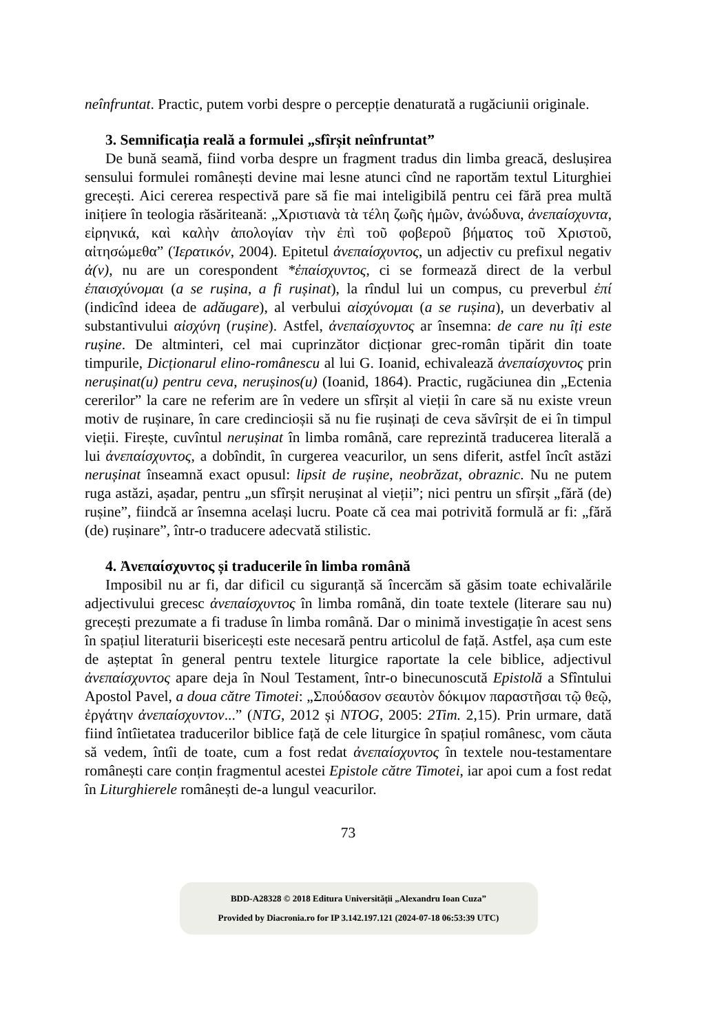neînfruntat. Practic, putem vorbi despre o percepție denaturată a rugăciunii originale.
3. Semnificația reală a formulei „sfîrșit neînfruntat”
De bună seamă, fiind vorba despre un fragment tradus din limba greacă, deslușirea sensului formulei românești devine mai lesne atunci cînd ne raportăm textul Liturghiei grecești. Aici cererea respectivă pare să fie mai inteligibilă pentru cei fără prea multă inițiere în teologia răsăriteană: „Χριστιανὰ τὰ τέλη ζωῆς ἡμῶν, ἀνώδυνα, ἀνεπαίσχυντα, εἰρηνικά, καὶ καλὴν ἀπολογίαν τὴν ἐπὶ τοῦ φοβεροῦ βήματος τοῦ Χριστοῦ, αἰτησώμεθα” (Ἱερατικόν, 2004). Epitetul ἀνεπαίσχυντος, un adjectiv cu prefixul negativ ἀ(ν), nu are un corespondent *ἐπαίσχυντος, ci se formează direct de la verbul ἐπαισχύνομαι (a se rușina, a fi rușinat), la rîndul lui un compus, cu preverbul ἐπί (indicînd ideea de adăugare), al verbului αἰσχύνομαι (a se rușina), un deverbativ al substantivului αἰσχύνη (rușine). Astfel, ἀνεπαίσχυντος ar însemna: de care nu îți este rușine. De altminteri, cel mai cuprinzător dicționar grec-român tipărit din toate timpurile, Dicționarul elino-românescu al lui G. Ioanid, echivalează ἀνεπαίσχυντος prin nerușinat(u) pentru ceva, nerușinos(u) (Ioanid, 1864). Practic, rugăciunea din „Ectenia cererilor” la care ne referim are în vedere un sfîrșit al vieții în care să nu existe vreun motiv de rușinare, în care credincioșii să nu fie rușinați de ceva săvîrșit de ei în timpul vieții. Firește, cuvîntul nerușinat în limba română, care reprezintă traducerea literală a lui ἀνεπαίσχυντος, a dobîndit, în curgerea veacurilor, un sens diferit, astfel încît astăzi nerușinat înseamnă exact opusul: lipsit de rușine, neobrăzat, obraznic. Nu ne putem ruga astăzi, așadar, pentru „un sfîrșit nerușinat al vieții”; nici pentru un sfîrșit „fără (de) rușine”, fiindcă ar însemna același lucru. Poate că cea mai potrivită formulă ar fi: „fără (de) rușinare”, într-o traducere adecvată stilistic.
4. Ἀνεπαίσχυντος și traducerile în limba română
Imposibil nu ar fi, dar dificil cu siguranță să încercăm să găsim toate echivalările adjectivului grecesc ἀνεπαίσχυντος în limba română, din toate textele (literare sau nu) grecești prezumate a fi traduse în limba română. Dar o minimă investigație în acest sens în spațiul literaturii bisericești este necesară pentru articolul de față. Astfel, așa cum este de așteptat în general pentru textele liturgice raportate la cele biblice, adjectivul ἀνεπαίσχυντος apare deja în Noul Testament, într-o binecunoscută Epistolă a Sfîntului Apostol Pavel, a doua către Timotei: „Σπούδασον σεαυτὸν δόκιμον παραστῆσαι τῷ θεῷ, ἐργάτην ἀνεπαίσχυντον...” (NTG, 2012 și NTOG, 2005: 2Tim. 2,15). Prin urmare, dată fiind întîietatea traducerilor biblice față de cele liturgice în spațiul românesc, vom căuta să vedem, întîi de toate, cum a fost redat ἀνεπαίσχυντος în textele nou-testamentare românești care conțin fragmentul acestei Epistole către Timotei, iar apoi cum a fost redat în Liturghierele românești de-a lungul veacurilor.
73
BDD-A28328 © 2018 Editura Universității „Alexandru Ioan Cuza”
Provided by Diacronia.ro for IP 3.142.197.121 (2024-07-18 06:53:39 UTC)